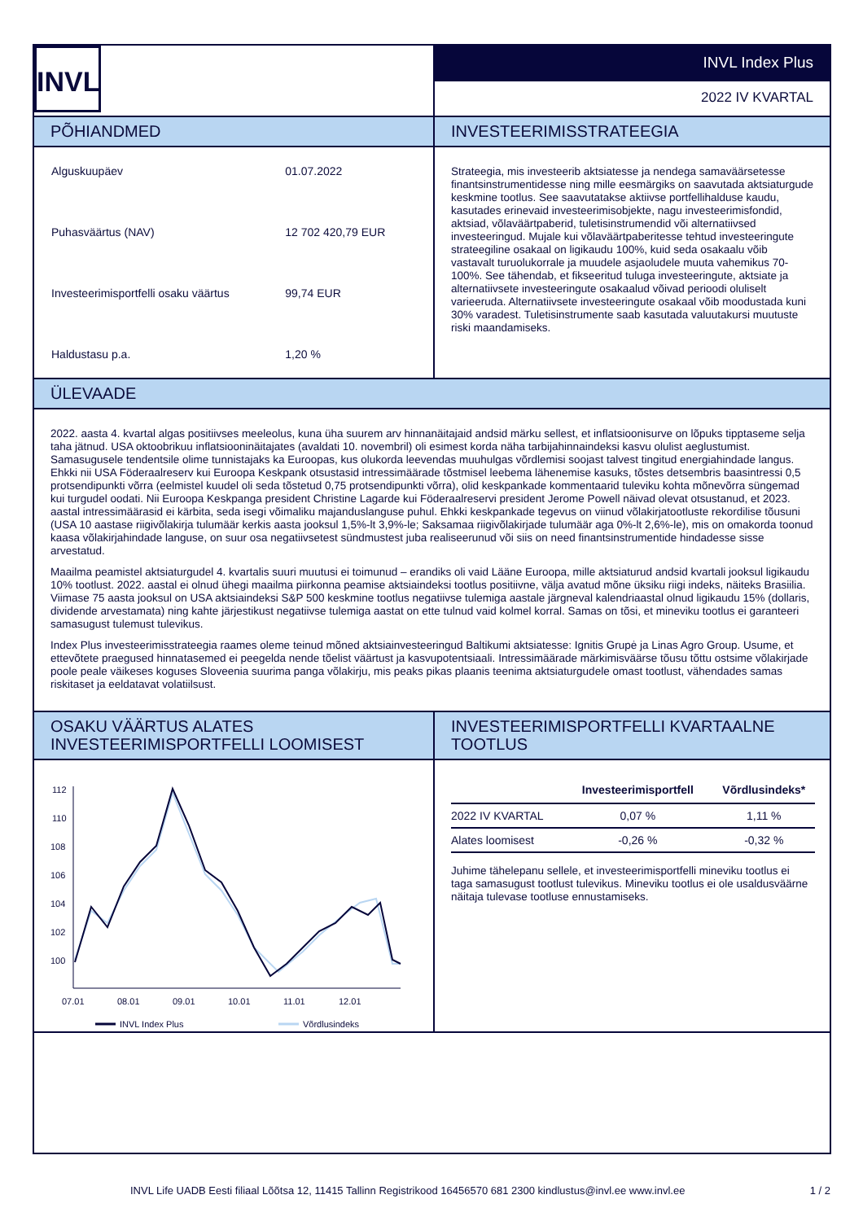INVL
INVL Index Plus
2022 IV KVARTAL
PÕHIANDMED
| Alguskuupäev | 01.07.2022 |
| Puhasväärtus (NAV) | 12 702 420,79 EUR |
| Investeerimisportfelli osaku väärtus | 99,74 EUR |
| Haldustasu p.a. | 1,20 % |
INVESTEERIMISSTRATEEGIA
Strateegia, mis investeerib aktsiatesse ja nendega samaväärsetesse finantsinstrumentidesse ning mille eesmärgiks on saavutada aktsiaturgude keskmine tootlus. See saavutatakse aktiivse portfellihalduse kaudu, kasutades erinevaid investeerimisobjekte, nagu investeerimisfondid, aktsiad, võlaväärtpaberid, tuletisinstrumendid või alternatiivsed investeeringud. Mujale kui võlaväärtpaberitesse tehtud investeeringute strateegiline osakaal on ligikaudu 100%, kuid seda osakaalu võib vastavalt turuolukorrale ja muudele asjaoludele muuta vahemikus 70-100%. See tähendab, et fikseeritud tuluga investeeringute, aktsiate ja alternatiivsete investeeringute osakaalud võivad perioodi oluliselt varieeruda. Alternatiivsete investeeringute osakaal võib moodustada kuni 30% varadest. Tuletisinstrumente saab kasutada valuutakursi muutuste riski maandamiseks.
ÜLEVAADE
2022. aasta 4. kvartal algas positiivses meeleolus, kuna üha suurem arv hinnanäitajaid andsid märku sellest, et inflatsioonisurve on lõpuks tipptaseme selja taha jätnud. USA oktoobrikuu inflatsiooninäitajates (avaldati 10. novembril) oli esimest korda näha tarbijahinnaindeksi kasvu olulist aeglustumist. Samasugusele tendentsile olime tunnistajaks ka Euroopas, kus olukorda leevendas muuhulgas võrdlemisi soojast talvest tingitud energiahindade langus. Ehkki nii USA Föderaalreserv kui Euroopa Keskpank otsustasid intressimäärade tõstmisel leebema lähenemise kasuks, tõstes detsembris baasintressi 0,5 protsendipunkti võrra (eelmistel kuudel oli seda tõstetud 0,75 protsendipunkti võrra), olid keskpankade kommentaarid tuleviku kohta mõnevõrra süngemad kui turgudel oodati. Nii Euroopa Keskpanga president Christine Lagarde kui Föderaalreservi president Jerome Powell näivad olevat otsustanud, et 2023. aastal intressimäärasid ei kärbita, seda isegi võimaliku majanduslanguse puhul. Ehkki keskpankade tegevus on viinud võlakirjatootluste rekordilise tõusuni (USA 10 aastase riigivõlakirja tulumäär kerkis aasta jooksul 1,5%-lt 3,9%-le; Saksamaa riigivõlakirjade tulumäär aga 0%-lt 2,6%-le), mis on omakorda toonud kaasa võlakirjahindade languse, on suur osa negatiivsetest sündmustest juba realiseerunud või siis on need finantsinstrumentide hindadesse sisse arvestatud.
Maailma peamistel aktsiaturgudel 4. kvartalis suuri muutusi ei toimunud – erandiks oli vaid Lääne Euroopa, mille aktsiaturud andsid kvartali jooksul ligikaudu 10% tootlust. 2022. aastal ei olnud ühegi maailma piirkonna peamise aktsiaindeksi tootlus positiivne, välja avatud mõne üksiku riigi indeks, näiteks Brasiilia. Viimase 75 aasta jooksul on USA aktsiaindeksi S&P 500 keskmine tootlus negatiivse tulemiga aastale järgneval kalendriaastal olnud ligikaudu 15% (dollaris, dividende arvestamata) ning kahte järjestikust negatiivse tulemiga aastat on ette tulnud vaid kolmel korral. Samas on tõsi, et mineviku tootlus ei garanteeri samasugust tulemust tulevikus.
Index Plus investeerimisstrateegia raames oleme teinud mõned aktsiainvesteeringud Baltikumi aktsiatesse: Ignitis Grupė ja Linas Agro Group. Usume, et ettevõtete praegused hinnatasemed ei peegelda nende tõelist väärtust ja kasvupotentsiaali. Intressimäärade märkimisväärse tõusu tõttu ostsime võlakirjade poole peale väikeses koguses Sloveenia suurima panga võlakirju, mis peaks pikas plaanis teenima aktsiaturgudele omast tootlust, vähendades samas riskitaset ja eeldatavat volatiilsust.
OSAKU VÄÄRTUS ALATES INVESTEERIMISPORTFELLI LOOMISEST
112
110
108
106
104
102
100
07.01
08.01
09.01
10.01
11.01
12.01
INVL Index Plus
Võrdlusindeks
INVESTEERIMISPORTFELLI KVARTAALNE TOOTLUS
| | Investeerimisportfell | Võrdlusindeks* |
| --- | --- | --- |
| 2022 IV KVARTAL | 0,07 % | 1,11 % |
| Alates loomisest | -0,26 % | -0,32 % |
Juhime tähelepanu sellele, et investeerimisportfelli mineviku tootlus ei taga samasugust tootlust tulevikus. Mineviku tootlus ei ole usaldusväärne näitaja tulevase tootluse ennustamiseks.
INVL Life UADB Eesti filiaal Lõõtsa 12, 11415 Tallinn Registrikood 16456570 681 2300 kindlustus@invl.ee www.invl.ee 1 / 2